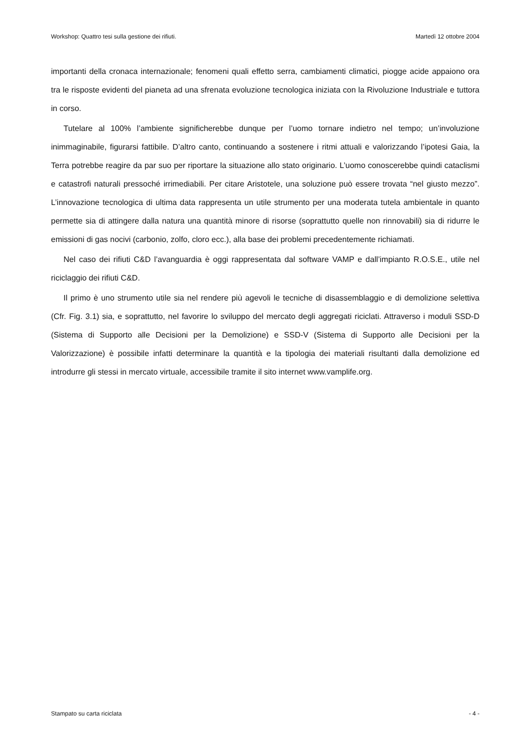Workshop: Quattro tesi sulla gestione dei rifiuti. Martedì 12 ottobre 2004
importanti della cronaca internazionale; fenomeni quali effetto serra, cambiamenti climatici, piogge acide appaiono ora tra le risposte evidenti del pianeta ad una sfrenata evoluzione tecnologica iniziata con la Rivoluzione Industriale e tuttora in corso.
Tutelare al 100% l’ambiente significherebbe dunque per l’uomo tornare indietro nel tempo; un’involuzione inimmaginabile, figurarsi fattibile. D’altro canto, continuando a sostenere i ritmi attuali e valorizzando l’ipotesi Gaia, la Terra potrebbe reagire da par suo per riportare la situazione allo stato originario. L’uomo conoscerebbe quindi cataclismi e catastrofi naturali pressoché irrimediabili. Per citare Aristotele, una soluzione può essere trovata “nel giusto mezzo”. L’innovazione tecnologica di ultima data rappresenta un utile strumento per una moderata tutela ambientale in quanto permette sia di attingere dalla natura una quantità minore di risorse (soprattutto quelle non rinnovabili) sia di ridurre le emissioni di gas nocivi (carbonio, zolfo, cloro ecc.), alla base dei problemi precedentemente richiamati.
Nel caso dei rifiuti C&D l’avanguardia è oggi rappresentata dal software VAMP e dall’impianto R.O.S.E., utile nel riciclaggio dei rifiuti C&D.
Il primo è uno strumento utile sia nel rendere più agevoli le tecniche di disassemblaggio e di demolizione selettiva (Cfr. Fig. 3.1) sia, e soprattutto, nel favorire lo sviluppo del mercato degli aggregati riciclati. Attraverso i moduli SSD-D (Sistema di Supporto alle Decisioni per la Demolizione) e SSD-V (Sistema di Supporto alle Decisioni per la Valorizzazione) è possibile infatti determinare la quantità e la tipologia dei materiali risultanti dalla demolizione ed introdurre gli stessi in mercato virtuale, accessibile tramite il sito internet www.vamplife.org.
Stampato su carta riciclata - 4 -